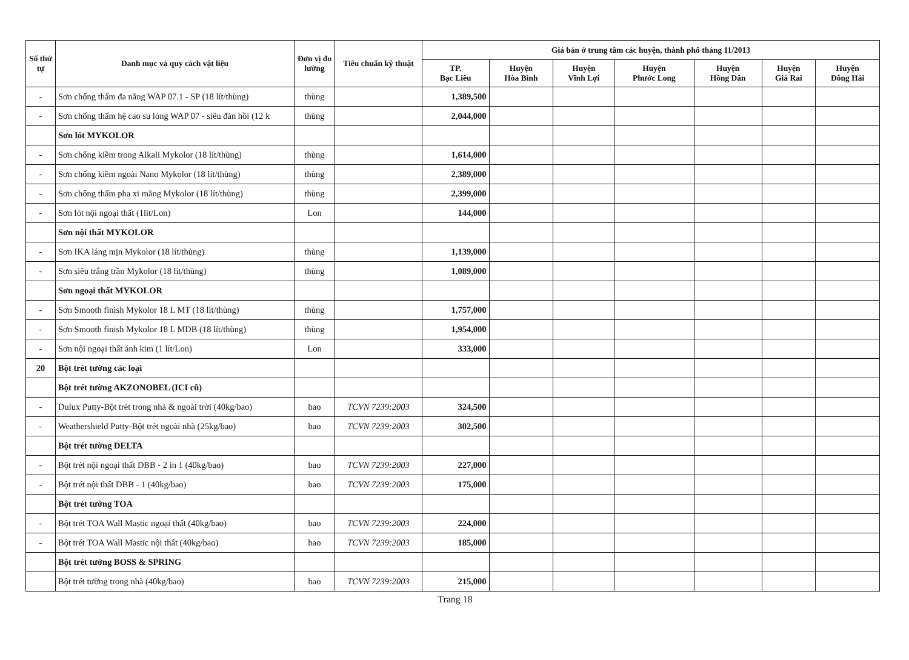| Số thứ tự | Danh mục và quy cách vật liệu | Đơn vị đo lường | Tiêu chuẩn kỹ thuật | Giá bán ở trung tâm các huyện, thành phố tháng 11/2013 | | | | | | |
| --- | --- | --- | --- | --- | --- | --- | --- | --- | --- | --- |
| | | | | TP. Bạc Liêu | Huyện Hòa Bình | Huyện Vĩnh Lợi | Huyện Phước Long | Huyện Hồng Dân | Huyện Giá Rai | Huyện Đông Hải |
| - | Sơn chống thấm đa năng WAP 07.1 - SP (18 lít/thùng) | thùng | | 1,389,500 | | | | | | |
| - | Sơn chống thấm hệ cao su lỏng WAP 07 - siêu đàn hồi (12 k | thùng | | 2,044,000 | | | | | | |
| | Sơn lót MYKOLOR | | | | | | | | | |
| - | Sơn chống kiềm trong Alkali Mykolor (18 lít/thùng) | thùng | | 1,614,000 | | | | | | |
| - | Sơn chống kiềm ngoài Nano Mykolor (18 lít/thùng) | thùng | | 2,389,000 | | | | | | |
| - | Sơn chống thấm pha xi măng Mykolor (18 lít/thùng) | thùng | | 2,399,000 | | | | | | |
| - | Sơn lót nội ngoại thất (1lít/Lon) | Lon | | 144,000 | | | | | | |
| | Sơn nội thất MYKOLOR | | | | | | | | | |
| - | Sơn IKA láng mịn Mykolor (18 lít/thùng) | thùng | | 1,139,000 | | | | | | |
| - | Sơn siêu trắng trần Mykolor (18 lít/thùng) | thùng | | 1,089,000 | | | | | | |
| | Sơn ngoại thất MYKOLOR | | | | | | | | | |
| - | Sơn Smooth finish Mykolor 18 L MT (18 lít/thùng) | thùng | | 1,757,000 | | | | | | |
| - | Sơn Smooth finish Mykolor 18 L MDB (18 lít/thùng) | thùng | | 1,954,000 | | | | | | |
| - | Sơn nội ngoại thất ánh kim (1 lít/Lon) | Lon | | 333,000 | | | | | | |
| 20 | Bột trét tường các loại | | | | | | | | | |
| | Bột trét tường AKZONOBEL (ICI cũ) | | | | | | | | | |
| - | Dulux Putty-Bột trét trong nhà & ngoài trời (40kg/bao) | bao | TCVN 7239:2003 | 324,500 | | | | | | |
| - | Weathershield Putty-Bột trét ngoài nhà (25kg/bao) | bao | TCVN 7239:2003 | 302,500 | | | | | | |
| | Bột trét tường DELTA | | | | | | | | | |
| - | Bột trét nội ngoại thất DBB - 2 in 1 (40kg/bao) | bao | TCVN 7239:2003 | 227,000 | | | | | | |
| - | Bột trét nội thất DBB - 1 (40kg/bao) | bao | TCVN 7239:2003 | 175,000 | | | | | | |
| | Bột trét tường TOA | | | | | | | | | |
| - | Bột trét TOA Wall Mastic ngoại thất (40kg/bao) | bao | TCVN 7239:2003 | 224,000 | | | | | | |
| - | Bột trét TOA Wall Mastic nội thất (40kg/bao) | bao | TCVN 7239:2003 | 185,000 | | | | | | |
| | Bột trét tường BOSS & SPRING | | | | | | | | | |
| | Bột trét tường trong nhà (40kg/bao) | bao | TCVN 7239:2003 | 215,000 | | | | | | |
Trang 18